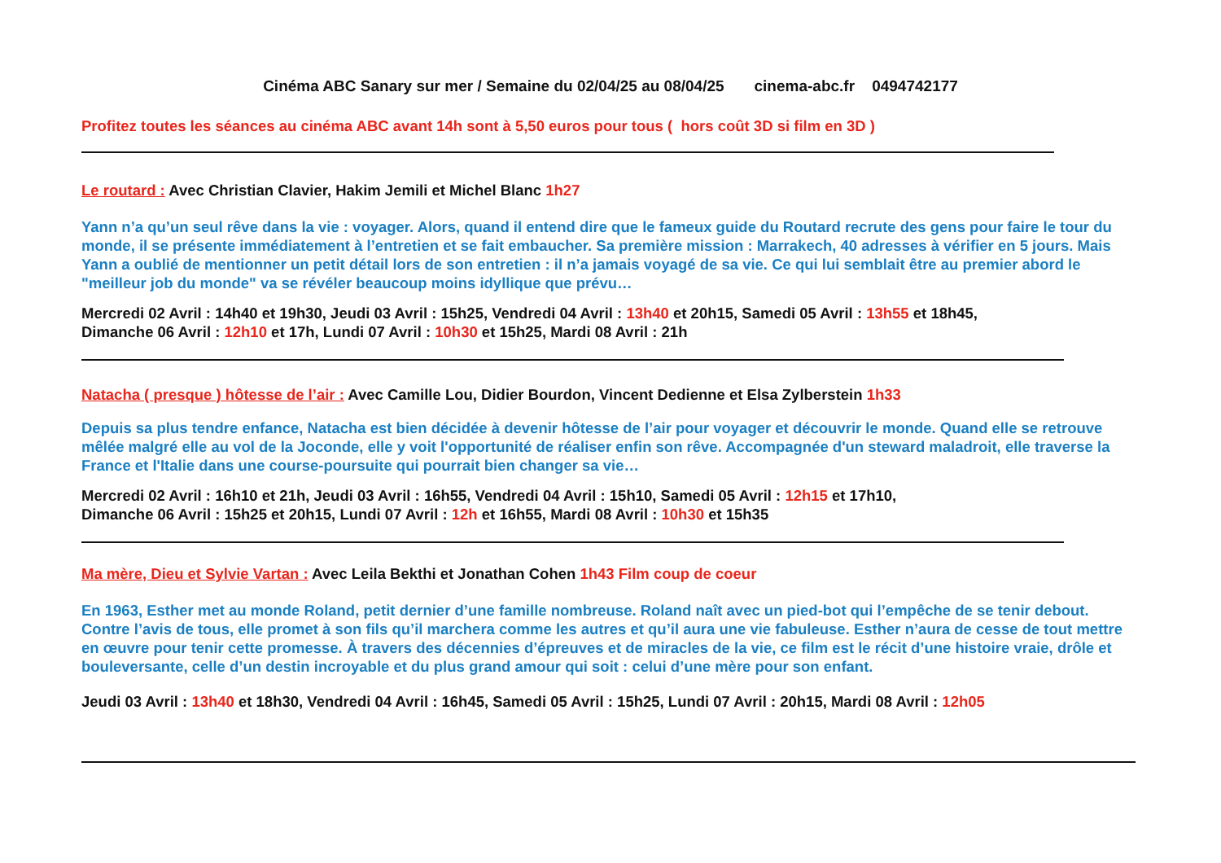Cinéma ABC Sanary sur mer / Semaine du 02/04/25 au 08/04/25 cinema-abc.fr 0494742177
Profitez toutes les séances au cinéma ABC avant 14h sont à 5,50 euros pour tous ( hors coût 3D si film en 3D )
Le routard : Avec Christian Clavier, Hakim Jemili et Michel Blanc 1h27
Yann n’a qu’un seul rêve dans la vie : voyager. Alors, quand il entend dire que le fameux guide du Routard recrute des gens pour faire le tour du monde, il se présente immédiatement à l’entretien et se fait embaucher. Sa première mission : Marrakech, 40 adresses à vérifier en 5 jours. Mais Yann a oublié de mentionner un petit détail lors de son entretien : il n’a jamais voyagé de sa vie. Ce qui lui semblait être au premier abord le "meilleur job du monde" va se révéler beaucoup moins idyllique que prévu…
Mercredi 02 Avril : 14h40 et 19h30, Jeudi 03 Avril : 15h25, Vendredi 04 Avril : 13h40 et 20h15, Samedi 05 Avril : 13h55 et 18h45,
Dimanche 06 Avril : 12h10 et 17h, Lundi 07 Avril : 10h30 et 15h25, Mardi 08 Avril : 21h
Natacha ( presque ) hôtesse de l’air : Avec Camille Lou, Didier Bourdon, Vincent Dedienne et Elsa Zylberstein 1h33
Depuis sa plus tendre enfance, Natacha est bien décidée à devenir hôtesse de l’air pour voyager et découvrir le monde. Quand elle se retrouve mêlée malgré elle au vol de la Joconde, elle y voit l'opportunité de réaliser enfin son rêve. Accompagnée d'un steward maladroit, elle traverse la France et l'Italie dans une course-poursuite qui pourrait bien changer sa vie…
Mercredi 02 Avril : 16h10 et 21h, Jeudi 03 Avril : 16h55, Vendredi 04 Avril : 15h10, Samedi 05 Avril : 12h15 et 17h10,
Dimanche 06 Avril : 15h25 et 20h15, Lundi 07 Avril : 12h et 16h55, Mardi 08 Avril : 10h30 et 15h35
Ma mère, Dieu et Sylvie Vartan : Avec Leila Bekthi et Jonathan Cohen 1h43 Film coup de coeur
En 1963, Esther met au monde Roland, petit dernier d’une famille nombreuse. Roland naît avec un pied-bot qui l’empêche de se tenir debout. Contre l’avis de tous, elle promet à son fils qu’il marchera comme les autres et qu’il aura une vie fabuleuse. Esther n’aura de cesse de tout mettre en œuvre pour tenir cette promesse. À travers des décennies d’épreuves et de miracles de la vie, ce film est le récit d’une histoire vraie, drôle et bouleversante, celle d’un destin incroyable et du plus grand amour qui soit : celui d’une mère pour son enfant.
Jeudi 03 Avril : 13h40 et 18h30, Vendredi 04 Avril : 16h45, Samedi 05 Avril : 15h25, Lundi 07 Avril : 20h15, Mardi 08 Avril : 12h05